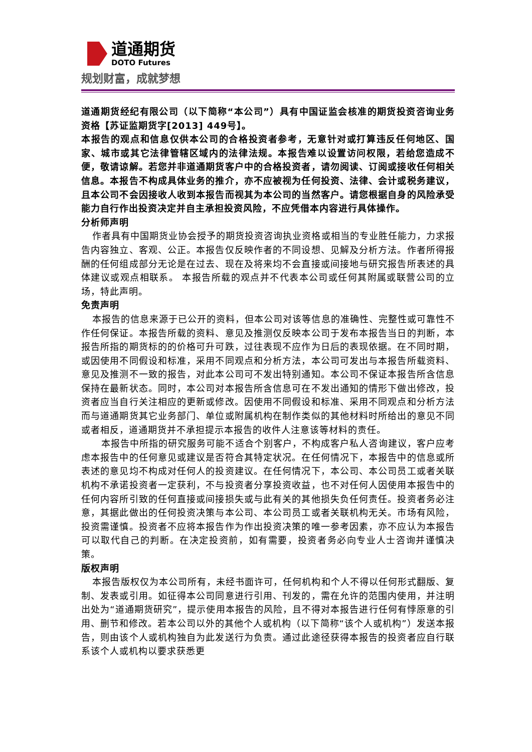道通期货
DOTO Futures
规划财富，成就梦想
道通期货经纪有限公司（以下简称“本公司”）具有中国证监会核准的期货投资咨询业务资格【苏证监期货字[2013] 449号】。
本报告的观点和信息仅供本公司的合格投资者参考，无意针对或打算违反任何地区、国家、城市或其它法律管辖区域内的法律法规。本报告难以设置访问权限，若给您造成不便，敬请谅解。若您并非道通期货客户中的合格投资者，请勿阅读、订阅或接收任何相关信息。本报告不构成具体业务的推介，亦不应被视为任何投资、法律、会计或税务建议，且本公司不会因接收人收到本报告而视其为本公司的当然客户。请您根据自身的风险承受能力自行作出投资决定并自主承担投资风险，不应凭借本内容进行具体操作。
分析师声明
作者具有中国期货业协会授予的期货投资咨询执业资格或相当的专业胜任能力，力求报告内容独立、客观、公正。本报告仅反映作者的不同设想、见解及分析方法。作者所得报酬的任何组成部分无论是在过去、现在及将来均不会直接或间接地与研究报告所表述的具体建议或观点相联系。 本报告所载的观点并不代表本公司或任何其附属或联营公司的立场，特此声明。
免责声明
本报告的信息来源于已公开的资料，但本公司对该等信息的准确性、完整性或可靠性不作任何保证。本报告所载的资料、意见及推测仅反映本公司于发布本报告当日的判断，本报告所指的期货标的的价格可升可跌，过往表现不应作为日后的表现依据。在不同时期，或因使用不同假设和标准，采用不同观点和分析方法，本公司可发出与本报告所载资料、意见及推测不一致的报告，对此本公司可不发出特别通知。本公司不保证本报告所含信息保持在最新状态。同时，本公司对本报告所含信息可在不发出通知的情形下做出修改，投资者应当自行关注相应的更新或修改。因使用不同假设和标准、采用不同观点和分析方法而与道通期货其它业务部门、单位或附属机构在制作类似的其他材料时所给出的意见不同或者相反，道通期货并不承担提示本报告的收件人注意该等材料的责任。
本报告中所指的研究服务可能不适合个别客户，不构成客户私人咨询建议，客户应考虑本报告中的任何意见或建议是否符合其特定状况。在任何情况下，本报告中的信息或所表述的意见均不构成对任何人的投资建议。在任何情况下，本公司、本公司员工或者关联机构不承诺投资者一定获利，不与投资者分享投资收益，也不对任何人因使用本报告中的任何内容所引致的任何直接或间接损失或与此有关的其他损失负任何责任。投资者务必注意，其据此做出的任何投资决策与本公司、本公司员工或者关联机构无关。市场有风险，投资需谨慎。投资者不应将本报告作为作出投资决策的唯一参考因素，亦不应认为本报告可以取代自己的判断。在决定投资前，如有需要，投资者务必向专业人士咨询并谨慎决策。
版权声明
本报告版权仅为本公司所有，未经书面许可，任何机构和个人不得以任何形式翻版、复制、发表或引用。如征得本公司同意进行引用、刊发的，需在允许的范围内使用，并注明出处为“道通期货研究”，提示使用本报告的风险，且不得对本报告进行任何有悖原意的引用、删节和修改。若本公司以外的其他个人或机构（以下简称“该个人或机构”）发送本报告，则由该个人或机构独自为此发送行为负责。通过此途径获得本报告的投资者应自行联系该个人或机构以要求获悉更